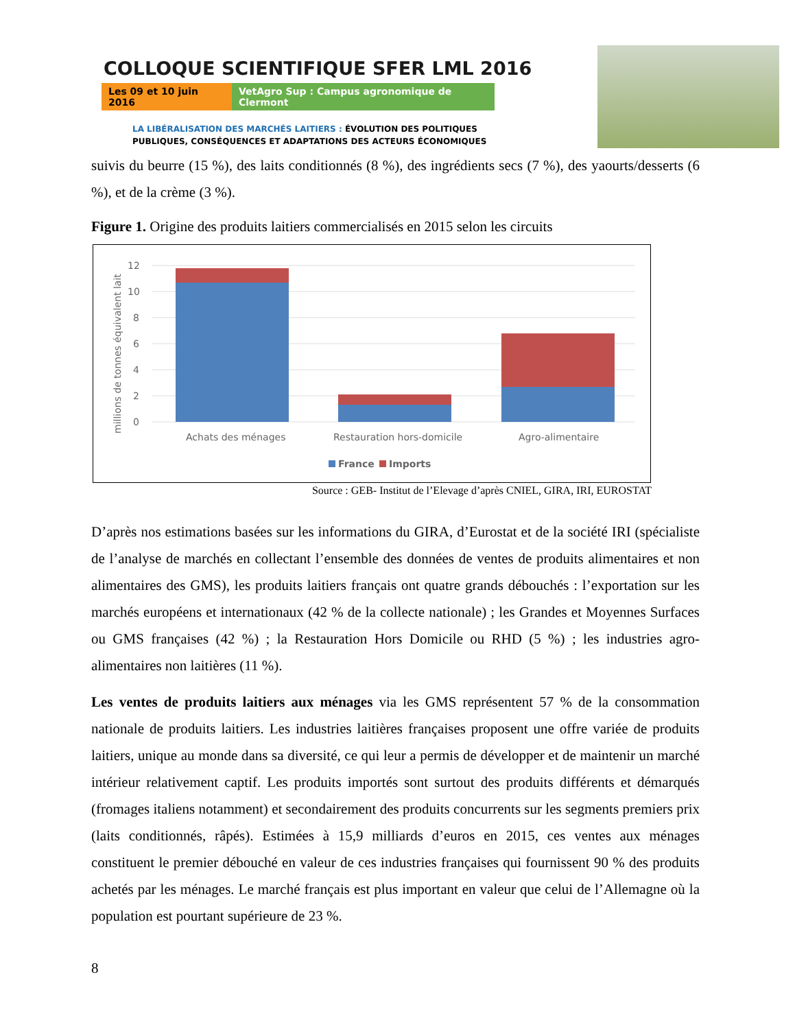COLLOQUE SCIENTIFIQUE SFER LML 2016
Les 09 et 10 juin 2016
VetAgro Sup : Campus agronomique de Clermont
LA LIBÉRALISATION DES MARCHÉS LAITIERS : ÉVOLUTION DES POLITIQUES
PUBLIQUES, CONSÉQUENCES ET ADAPTATIONS DES ACTEURS ÉCONOMIQUES
suivis du beurre (15 %), des laits conditionnés (8 %), des ingrédients secs (7 %), des yaourts/desserts (6 %), et de la crème (3 %).
Figure 1. Origine des produits laitiers commercialisés en 2015 selon les circuits
12
10
8
6
4
2
0
millions de tonnes équivalent lait
Achats des ménages
Restauration hors-domicile
Agro-alimentaire
France
Imports
Source : GEB- Institut de l’Elevage d’après CNIEL, GIRA, IRI, EUROSTAT
D’après nos estimations basées sur les informations du GIRA, d’Eurostat et de la société IRI (spécialiste de l’analyse de marchés en collectant l’ensemble des données de ventes de produits alimentaires et non alimentaires des GMS), les produits laitiers français ont quatre grands débouchés : l’exportation sur les marchés européens et internationaux (42 % de la collecte nationale) ; les Grandes et Moyennes Surfaces ou GMS françaises (42 %) ; la Restauration Hors Domicile ou RHD (5 %) ; les industries agro-alimentaires non laitières (11 %).
Les ventes de produits laitiers aux ménages via les GMS représentent 57 % de la consommation nationale de produits laitiers. Les industries laitières françaises proposent une offre variée de produits laitiers, unique au monde dans sa diversité, ce qui leur a permis de développer et de maintenir un marché intérieur relativement captif. Les produits importés sont surtout des produits différents et démarqués (fromages italiens notamment) et secondairement des produits concurrents sur les segments premiers prix (laits conditionnés, râpés). Estimées à 15,9 milliards d’euros en 2015, ces ventes aux ménages constituent le premier débouché en valeur de ces industries françaises qui fournissent 90 % des produits achetés par les ménages. Le marché français est plus important en valeur que celui de l’Allemagne où la population est pourtant supérieure de 23 %.
8